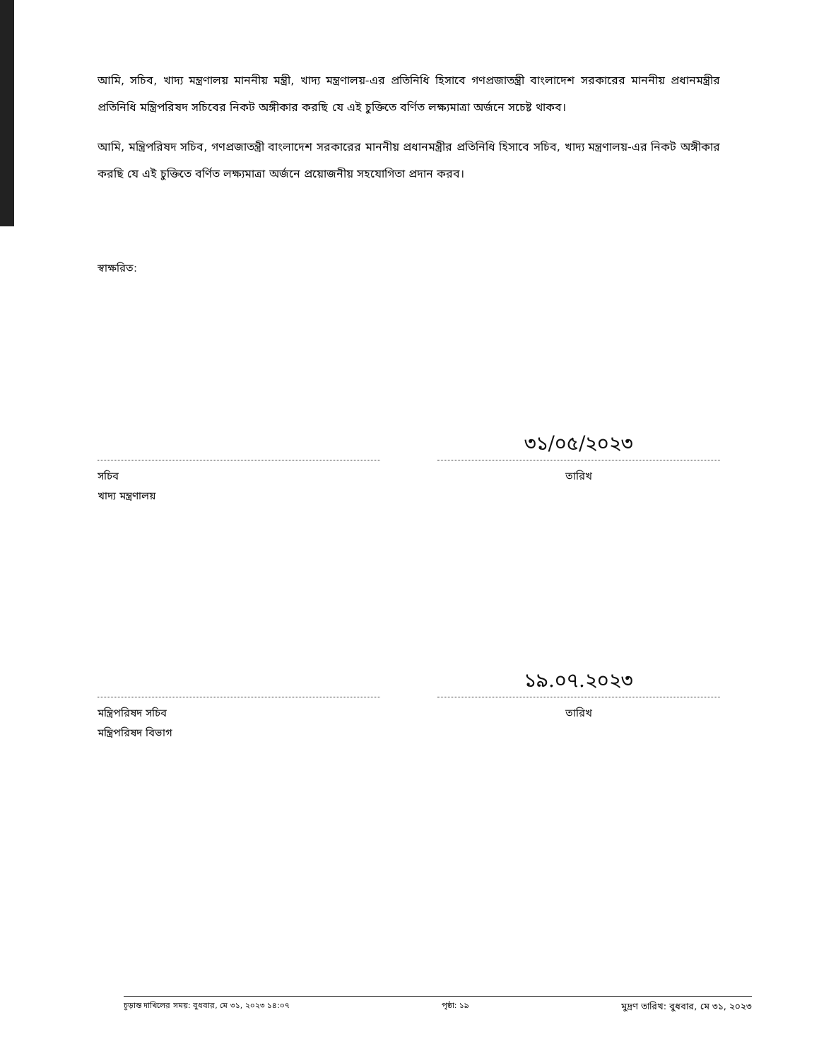আমি, সচিব, খাদ্য মন্ত্রণালয় মাননীয় মন্ত্রী, খাদ্য মন্ত্রণালয়-এর প্রতিনিধি হিসাবে গণপ্রজাতন্ত্রী বাংলাদেশ সরকারের মাননীয় প্রধানমন্ত্রীর প্রতিনিধি মন্ত্রিপরিষদ সচিবের নিকট অঙ্গীকার করছি যে এই চুক্তিতে বর্ণিত লক্ষ্যমাত্রা অর্জনে সচেষ্ট থাকব।
আমি, মন্ত্রিপরিষদ সচিব, গণপ্রজাতন্ত্রী বাংলাদেশ সরকারের মাননীয় প্রধানমন্ত্রীর প্রতিনিধি হিসাবে সচিব, খাদ্য মন্ত্রণালয়-এর নিকট অঙ্গীকার করছি যে এই চুক্তিতে বর্ণিত লক্ষ্যমাত্রা অর্জনে প্রয়োজনীয় সহযোগিতা প্রদান করব।
স্বাক্ষরিত:
সচিব
খাদ্য মন্ত্রণালয়
৩১/০৫/২০২৩
তারিখ
মন্ত্রিপরিষদ সচিব
মন্ত্রিপরিষদ বিভাগ
১৯.০৭.২০২৩
তারিখ
চূড়ান্ত দাখিলের সময়: বুধবার, মে ৩১, ২০২৩ ১৪:০৭ পৃষ্ঠা: ১৯ মুদ্রণ তারিখ: বুধবার, মে ৩১, ২০২৩